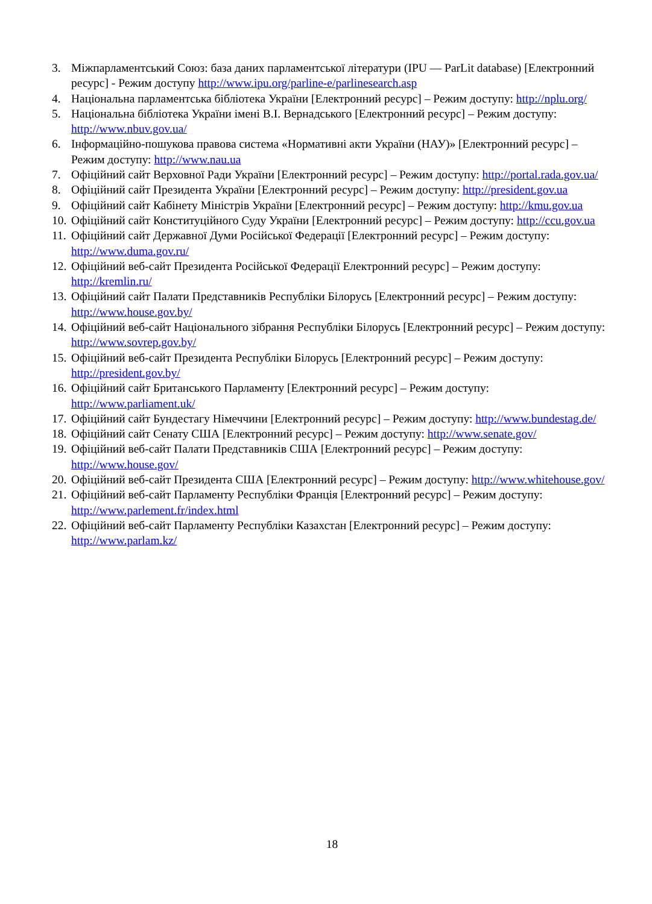3. Міжпарламентський Союз: база даних парламентської літератури (IPU — ParLit database) [Електронний ресурс] - Режим доступу http://www.ipu.org/parline-e/parlinesearch.asp
4. Національна парламентська бібліотека України [Електронний ресурс] – Режим доступу: http://nplu.org/
5. Національна бібліотека України імені В.І. Вернадського [Електронний ресурс] – Режим доступу: http://www.nbuv.gov.ua/
6. Інформаційно-пошукова правова система «Нормативні акти України (НАУ)» [Електронний ресурс] – Режим доступу: http://www.nau.ua
7. Офіційний сайт Верховної Ради України [Електронний ресурс] – Режим доступу: http://portal.rada.gov.ua/
8. Офіційний сайт Президента України [Електронний ресурс] – Режим доступу: http://president.gov.ua
9. Офіційний сайт Кабінету Міністрів України [Електронний ресурс] – Режим доступу: http://kmu.gov.ua
10. Офіційний сайт Конституційного Суду України [Електронний ресурс] – Режим доступу: http://ccu.gov.ua
11. Офіційний сайт Державної Думи Російської Федерації [Електронний ресурс] – Режим доступу: http://www.duma.gov.ru/
12. Офіційний веб-сайт Президента Російської Федерації Електронний ресурс] – Режим доступу: http://kremlin.ru/
13. Офіційний сайт Палати Представників Республіки Білорусь [Електронний ресурс] – Режим доступу: http://www.house.gov.by/
14. Офіційний веб-сайт Національного зібрання Республіки Білорусь [Електронний ресурс] – Режим доступу: http://www.sovrep.gov.by/
15. Офіційний веб-сайт Президента Республіки Білорусь [Електронний ресурс] – Режим доступу: http://president.gov.by/
16. Офіційний сайт Британського Парламенту [Електронний ресурс] – Режим доступу: http://www.parliament.uk/
17. Офіційний сайт Бундестагу Німеччини [Електронний ресурс] – Режим доступу: http://www.bundestag.de/
18. Офіційний сайт Сенату США [Електронний ресурс] – Режим доступу: http://www.senate.gov/
19. Офіційний веб-сайт Палати Представників США [Електронний ресурс] – Режим доступу: http://www.house.gov/
20. Офіційний веб-сайт Президента США [Електронний ресурс] – Режим доступу: http://www.whitehouse.gov/
21. Офіційний веб-сайт Парламенту Республіки Франція [Електронний ресурс] – Режим доступу: http://www.parlement.fr/index.html
22. Офіційний веб-сайт Парламенту Республіки Казахстан [Електронний ресурс] – Режим доступу: http://www.parlam.kz/
18